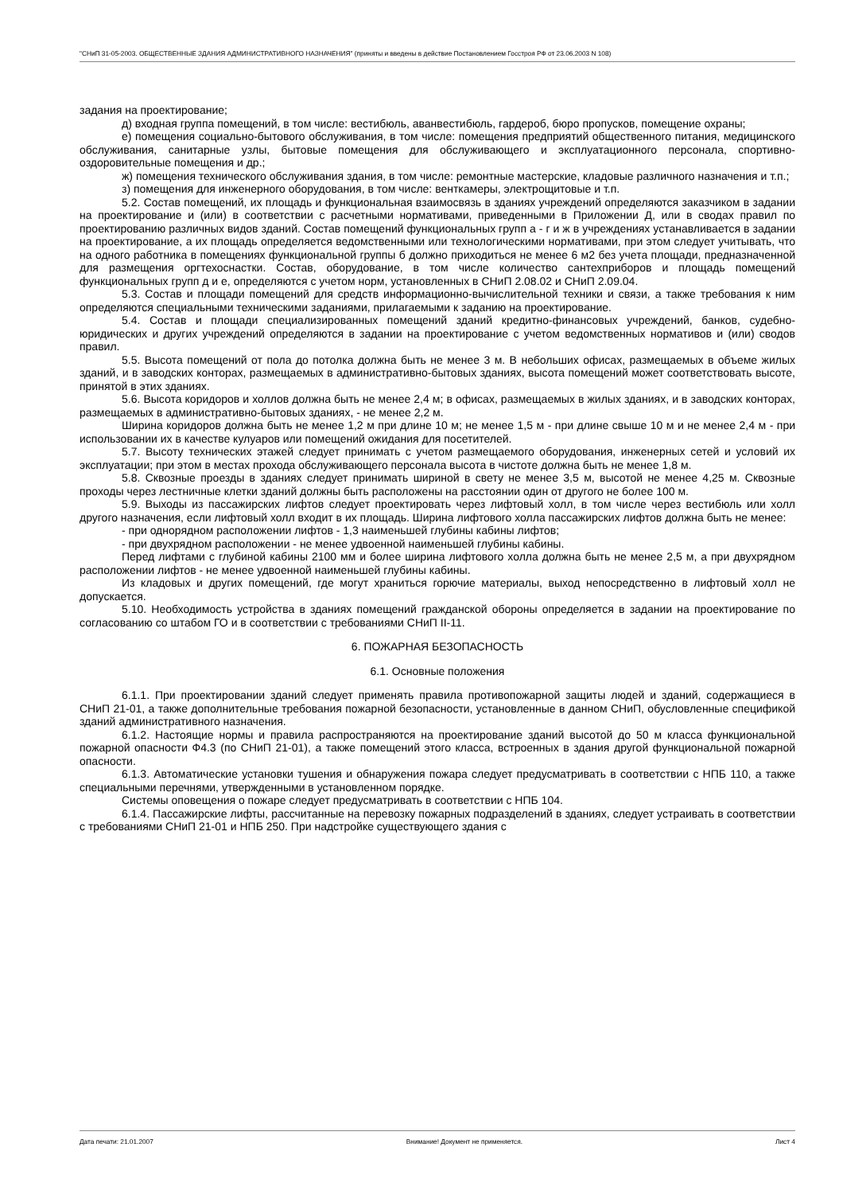"СНиП 31-05-2003. ОБЩЕСТВЕННЫЕ ЗДАНИЯ АДМИНИСТРАТИВНОГО НАЗНАЧЕНИЯ" (приняты и введены в действие Постановлением Госстроя РФ от 23.06.2003 N 108)
задания на проектирование;
д) входная группа помещений, в том числе: вестибюль, аванвестибюль, гардероб, бюро пропусков, помещение охраны;
е) помещения социально-бытового обслуживания, в том числе: помещения предприятий общественного питания, медицинского обслуживания, санитарные узлы, бытовые помещения для обслуживающего и эксплуатационного персонала, спортивно-оздоровительные помещения и др.;
ж) помещения технического обслуживания здания, в том числе: ремонтные мастерские, кладовые различного назначения и т.п.;
з) помещения для инженерного оборудования, в том числе: венткамеры, электрощитовые и т.п.
5.2. Состав помещений, их площадь и функциональная взаимосвязь в зданиях учреждений определяются заказчиком в задании на проектирование и (или) в соответствии с расчетными нормативами, приведенными в Приложении Д, или в сводах правил по проектированию различных видов зданий. Состав помещений функциональных групп а - г и ж в учреждениях устанавливается в задании на проектирование, а их площадь определяется ведомственными или технологическими нормативами, при этом следует учитывать, что на одного работника в помещениях функциональной группы б должно приходиться не менее 6 м2 без учета площади, предназначенной для размещения оргтехоснастки. Состав, оборудование, в том числе количество сантехприборов и площадь помещений функциональных групп д и е, определяются с учетом норм, установленных в СНиП 2.08.02 и СНиП 2.09.04.
5.3. Состав и площади помещений для средств информационно-вычислительной техники и связи, а также требования к ним определяются специальными техническими заданиями, прилагаемыми к заданию на проектирование.
5.4. Состав и площади специализированных помещений зданий кредитно-финансовых учреждений, банков, судебно-юридических и других учреждений определяются в задании на проектирование с учетом ведомственных нормативов и (или) сводов правил.
5.5. Высота помещений от пола до потолка должна быть не менее 3 м. В небольших офисах, размещаемых в объеме жилых зданий, и в заводских конторах, размещаемых в административно-бытовых зданиях, высота помещений может соответствовать высоте, принятой в этих зданиях.
5.6. Высота коридоров и холлов должна быть не менее 2,4 м; в офисах, размещаемых в жилых зданиях, и в заводских конторах, размещаемых в административно-бытовых зданиях, - не менее 2,2 м.
Ширина коридоров должна быть не менее 1,2 м при длине 10 м; не менее 1,5 м - при длине свыше 10 м и не менее 2,4 м - при использовании их в качестве кулуаров или помещений ожидания для посетителей.
5.7. Высоту технических этажей следует принимать с учетом размещаемого оборудования, инженерных сетей и условий их эксплуатации; при этом в местах прохода обслуживающего персонала высота в чистоте должна быть не менее 1,8 м.
5.8. Сквозные проезды в зданиях следует принимать шириной в свету не менее 3,5 м, высотой не менее 4,25 м. Сквозные проходы через лестничные клетки зданий должны быть расположены на расстоянии один от другого не более 100 м.
5.9. Выходы из пассажирских лифтов следует проектировать через лифтовый холл, в том числе через вестибюль или холл другого назначения, если лифтовый холл входит в их площадь. Ширина лифтового холла пассажирских лифтов должна быть не менее:
- при однорядном расположении лифтов - 1,3 наименьшей глубины кабины лифтов;
- при двухрядном расположении - не менее удвоенной наименьшей глубины кабины.
Перед лифтами с глубиной кабины 2100 мм и более ширина лифтового холла должна быть не менее 2,5 м, а при двухрядном расположении лифтов - не менее удвоенной наименьшей глубины кабины.
Из кладовых и других помещений, где могут храниться горючие материалы, выход непосредственно в лифтовый холл не допускается.
5.10. Необходимость устройства в зданиях помещений гражданской обороны определяется в задании на проектирование по согласованию со штабом ГО и в соответствии с требованиями СНиП II-11.
6. ПОЖАРНАЯ БЕЗОПАСНОСТЬ
6.1. Основные положения
6.1.1. При проектировании зданий следует применять правила противопожарной защиты людей и зданий, содержащиеся в СНиП 21-01, а также дополнительные требования пожарной безопасности, установленные в данном СНиП, обусловленные спецификой зданий административного назначения.
6.1.2. Настоящие нормы и правила распространяются на проектирование зданий высотой до 50 м класса функциональной пожарной опасности Ф4.3 (по СНиП 21-01), а также помещений этого класса, встроенных в здания другой функциональной пожарной опасности.
6.1.3. Автоматические установки тушения и обнаружения пожара следует предусматривать в соответствии с НПБ 110, а также специальными перечнями, утвержденными в установленном порядке.
Системы оповещения о пожаре следует предусматривать в соответствии с НПБ 104.
6.1.4. Пассажирские лифты, рассчитанные на перевозку пожарных подразделений в зданиях, следует устраивать в соответствии с требованиями СНиП 21-01 и НПБ 250. При надстройке существующего здания с
Дата печати: 21.01.2007 Внимание! Документ не применяется. Лист 4